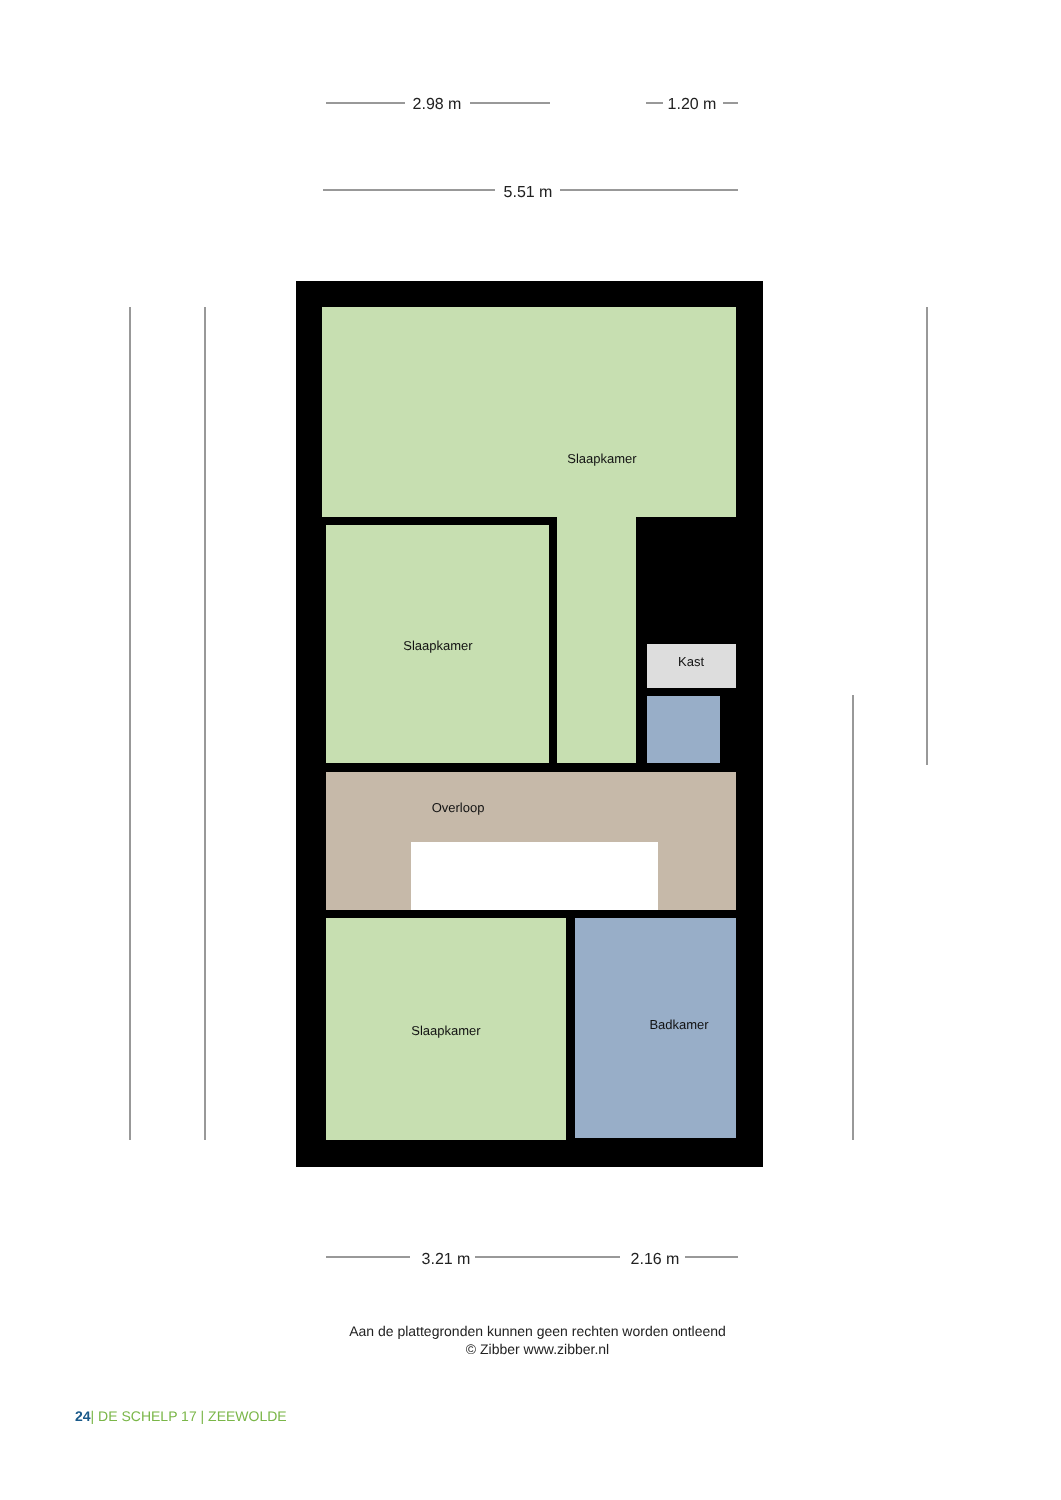2.98 m
1.20 m
5.51 m
3.21 m
2.16 m
Slaapkamer
Slaapkamer
Kast
Overloop
Slaapkamer
Badkamer
Aan de plattegronden kunnen geen rechten worden ontleend
© Zibber www.zibber.nl
24| DE SCHELP 17 | ZEEWOLDE